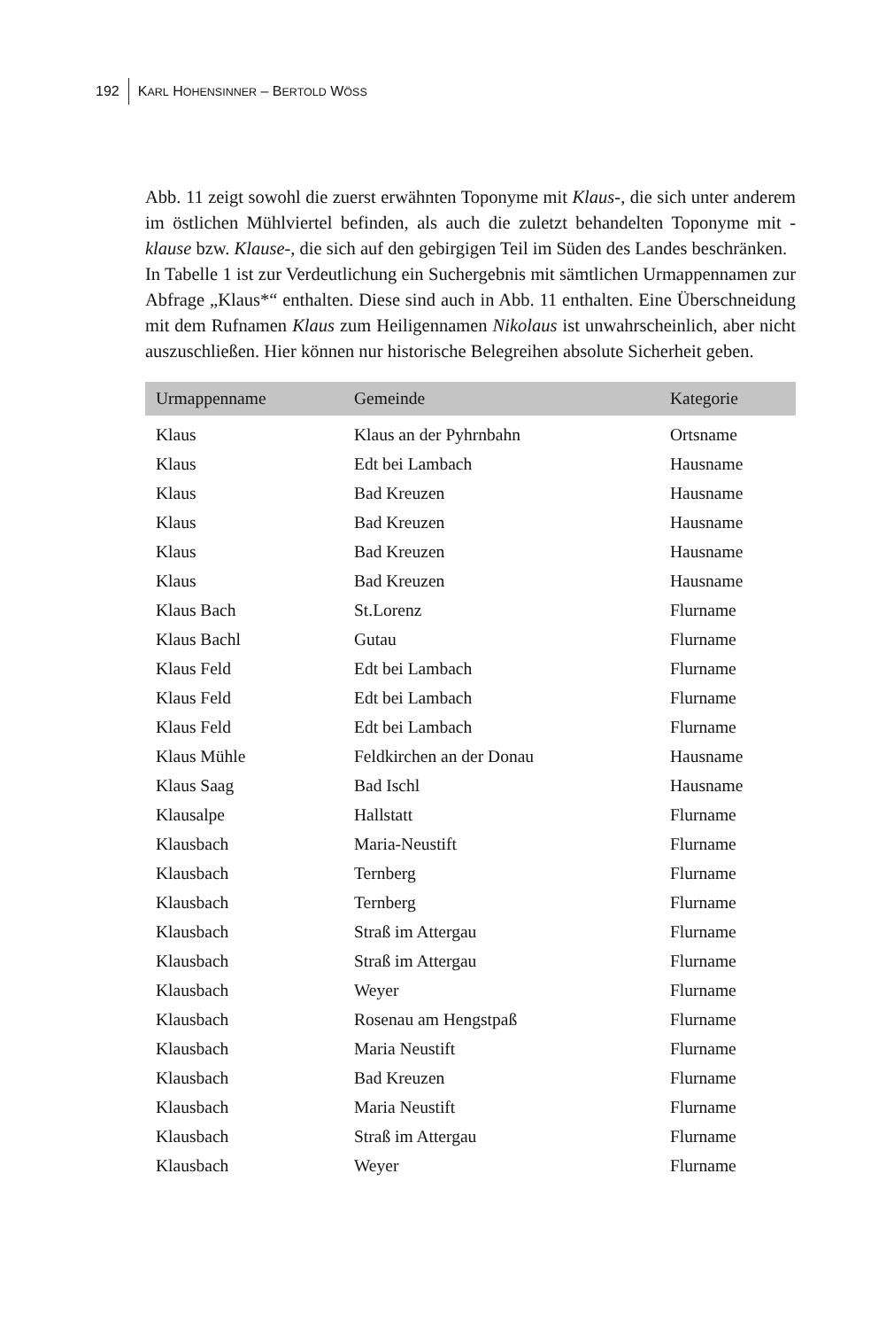192 KARL HOHENSINNER – BERTOLD WÖSS
Abb. 11 zeigt sowohl die zuerst erwähnten Toponyme mit Klaus-, die sich unter anderem im östlichen Mühlviertel befinden, als auch die zuletzt behandelten Toponyme mit -klause bzw. Klause-, die sich auf den gebirgigen Teil im Süden des Landes beschränken.
In Tabelle 1 ist zur Verdeutlichung ein Suchergebnis mit sämtlichen Urmappennamen zur Abfrage „Klaus*“ enthalten. Diese sind auch in Abb. 11 enthalten. Eine Überschneidung mit dem Rufnamen Klaus zum Heiligennamen Nikolaus ist unwahrscheinlich, aber nicht auszuschließen. Hier können nur historische Belegreihen absolute Sicherheit geben.
| Urmappenname | Gemeinde | Kategorie |
| --- | --- | --- |
| Klaus | Klaus an der Pyhrnbahn | Ortsname |
| Klaus | Edt bei Lambach | Hausname |
| Klaus | Bad Kreuzen | Hausname |
| Klaus | Bad Kreuzen | Hausname |
| Klaus | Bad Kreuzen | Hausname |
| Klaus | Bad Kreuzen | Hausname |
| Klaus Bach | St.Lorenz | Flurname |
| Klaus Bachl | Gutau | Flurname |
| Klaus Feld | Edt bei Lambach | Flurname |
| Klaus Feld | Edt bei Lambach | Flurname |
| Klaus Feld | Edt bei Lambach | Flurname |
| Klaus Mühle | Feldkirchen an der Donau | Hausname |
| Klaus Saag | Bad Ischl | Hausname |
| Klausalpe | Hallstatt | Flurname |
| Klausbach | Maria-Neustift | Flurname |
| Klausbach | Ternberg | Flurname |
| Klausbach | Ternberg | Flurname |
| Klausbach | Straß im Attergau | Flurname |
| Klausbach | Straß im Attergau | Flurname |
| Klausbach | Weyer | Flurname |
| Klausbach | Rosenau am Hengstpaß | Flurname |
| Klausbach | Maria Neustift | Flurname |
| Klausbach | Bad Kreuzen | Flurname |
| Klausbach | Maria Neustift | Flurname |
| Klausbach | Straß im Attergau | Flurname |
| Klausbach | Weyer | Flurname |